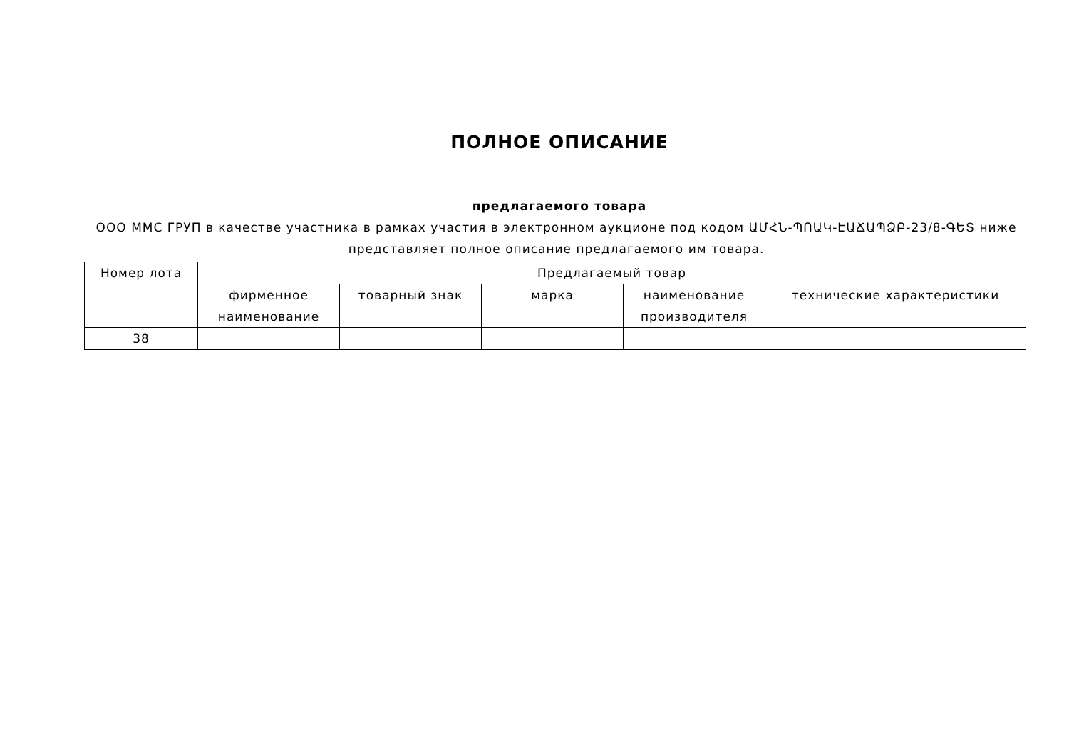ПОЛНОЕ ОПИСАНИЕ
предлагаемого товара
ООО ММС ГРУП в качестве участника в рамках участия в электронном аукционе под кодом ԱՄՀՆ-ՊՈԱԿ-ԷԱՃԱՊՁԲ-23/8-ԳԵՏ ниже представляет полное описание предлагаемого им товара.
| Номер лота | Предлагаемый товар | | | | |
| --- | --- | --- | --- | --- | --- |
| | фирменное наименование | товарный знак | марка | наименование производителя | технические характеристики |
| 38 | | | | | |